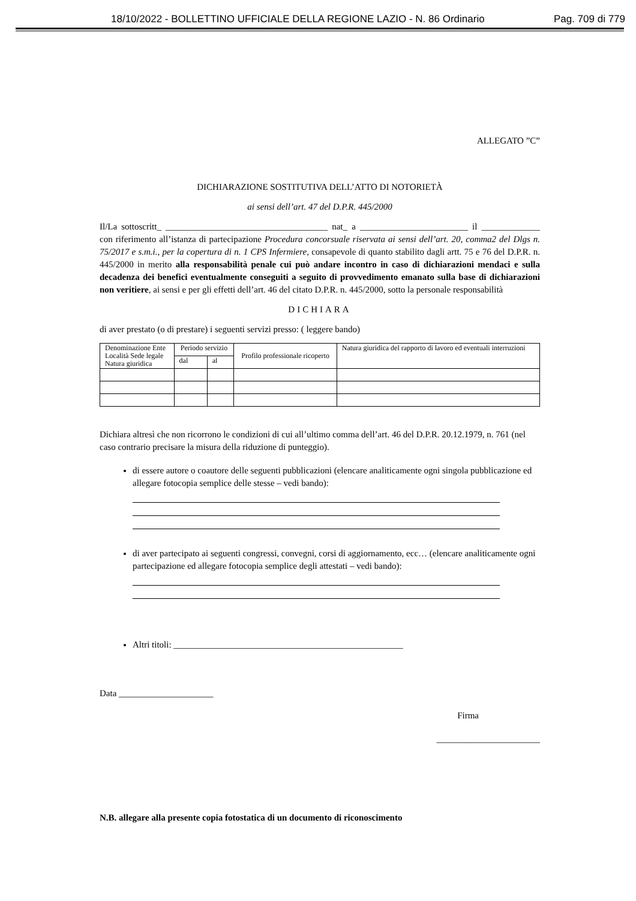18/10/2022 - BOLLETTINO UFFICIALE DELLA REGIONE LAZIO - N. 86 Ordinario Pag. 709 di 779
ALLEGATO ”C”
DICHIARAZIONE SOSTITUTIVA DELL’ATTO DI NOTORIETÀ
ai sensi dell’art. 47 del D.P.R. 445/2000
Il/La sottoscritt_ ____________________________________ nat_ a ________________________ il _____________ con riferimento all’istanza di partecipazione Procedura concorsuale riservata ai sensi dell’art. 20, comma2 del Dlgs n. 75/2017 e s.m.i., per la copertura di n. 1 CPS Infermiere, consapevole di quanto stabilito dagli artt. 75 e 76 del D.P.R. n. 445/2000 in merito alla responsabilità penale cui può andare incontro in caso di dichiarazioni mendaci e sulla decadenza dei benefici eventualmente conseguiti a seguito di provvedimento emanato sulla base di dichiarazioni non veritiere, ai sensi e per gli effetti dell’art. 46 del citato D.P.R. n. 445/2000, sotto la personale responsabilità
DICHIARA
di aver prestato (o di prestare) i seguenti servizi presso: ( leggere bando)
| Denominazione Ente Località Sede legale Natura giuridica | Periodo servizio | | Profilo professionale ricoperto | Natura giuridica del rapporto di lavoro ed eventuali interruzioni |
| --- | --- | --- | --- | --- |
| | dal | al | | |
Dichiara altresì che non ricorrono le condizioni di cui all’ultimo comma dell’art. 46 del D.P.R. 20.12.1979, n. 761 (nel caso contrario precisare la misura della riduzione di punteggio).
di essere autore o coautore delle seguenti pubblicazioni (elencare analiticamente ogni singola pubblicazione ed allegare fotocopia semplice delle stesse – vedi bando):
di aver partecipato ai seguenti congressi, convegni, corsi di aggiornamento, ecc… (elencare analiticamente ogni partecipazione ed allegare fotocopia semplice degli attestati – vedi bando):
Altri titoli: ___________________________________________________
Data _____________________
Firma
_______________________
N.B. allegare alla presente copia fotostatica di un documento di riconoscimento